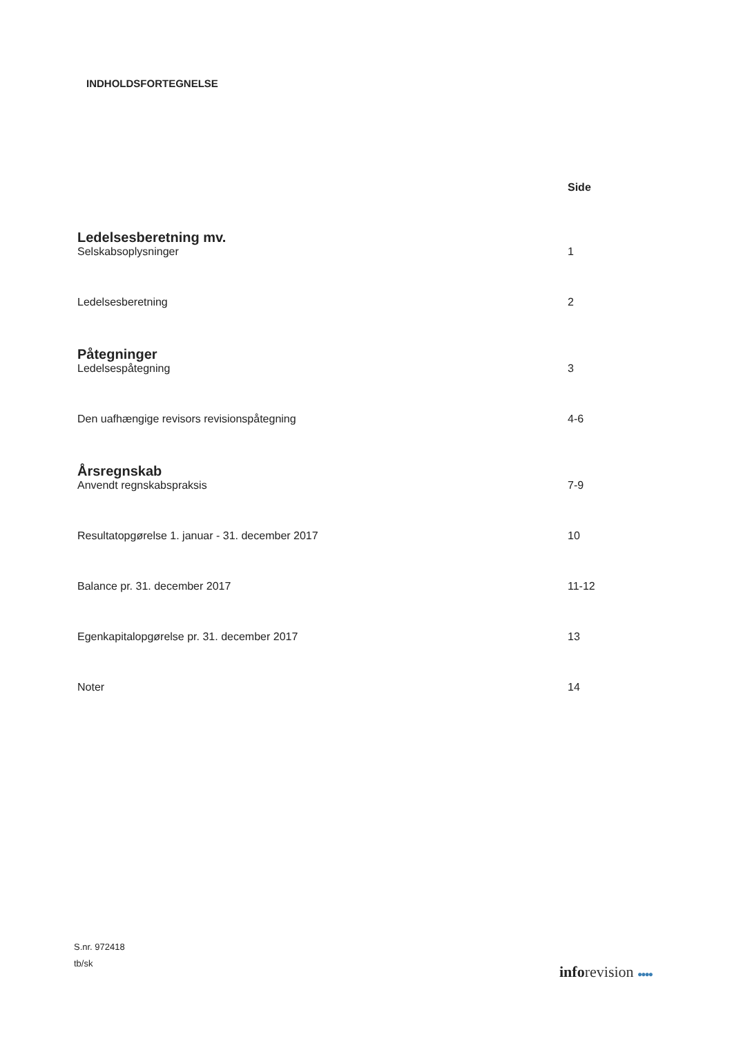INDHOLDSFORTEGNELSE
Side
Ledelsesberetning mv.
Selskabsoplysninger 1
Ledelsesberetning 2
Påtegninger
Ledelsespåtegning 3
Den uafhængige revisors revisionspåtegning 4-6
Årsregnskab
Anvendt regnskabspraksis 7-9
Resultatopgørelse 1. januar - 31. december 2017 10
Balance pr. 31. december 2017 11-12
Egenkapitalopgørelse pr. 31. december 2017 13
Noter 14
S.nr. 972418
tb/sk
inforevision ●●●●